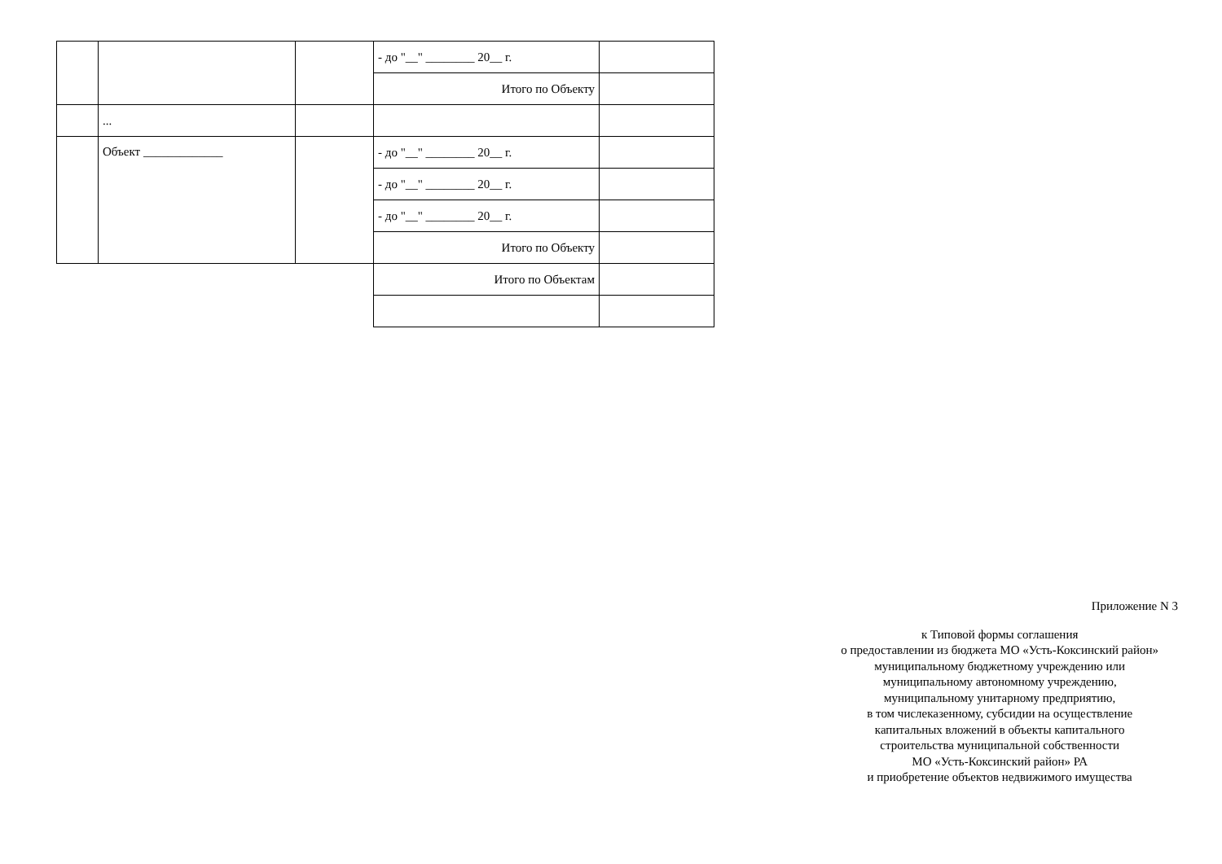| | | | - до "__" ________ 20__ г. | |
| | | | Итого по Объекту | |
| | ... | | | |
| | Объект _____________ | | - до "__" ________ 20__ г. | |
| | | | - до "__" ________ 20__ г. | |
| | | | - до "__" ________ 20__ г. | |
| | | | Итого по Объекту | |
| | | | Итого по Объектам | |
Приложение N 3
к Типовой формы соглашения
о предоставлении из бюджета МО «Усть-Коксинский район»
муниципальному бюджетному учреждению или
муниципальному автономному учреждению,
муниципальному унитарному предприятию,
в том числеказенному, субсидии на осуществление
капитальных вложений в объекты капитального
строительства муниципальной собственности
МО «Усть-Коксинский район» РА
и приобретение объектов недвижимого имущества